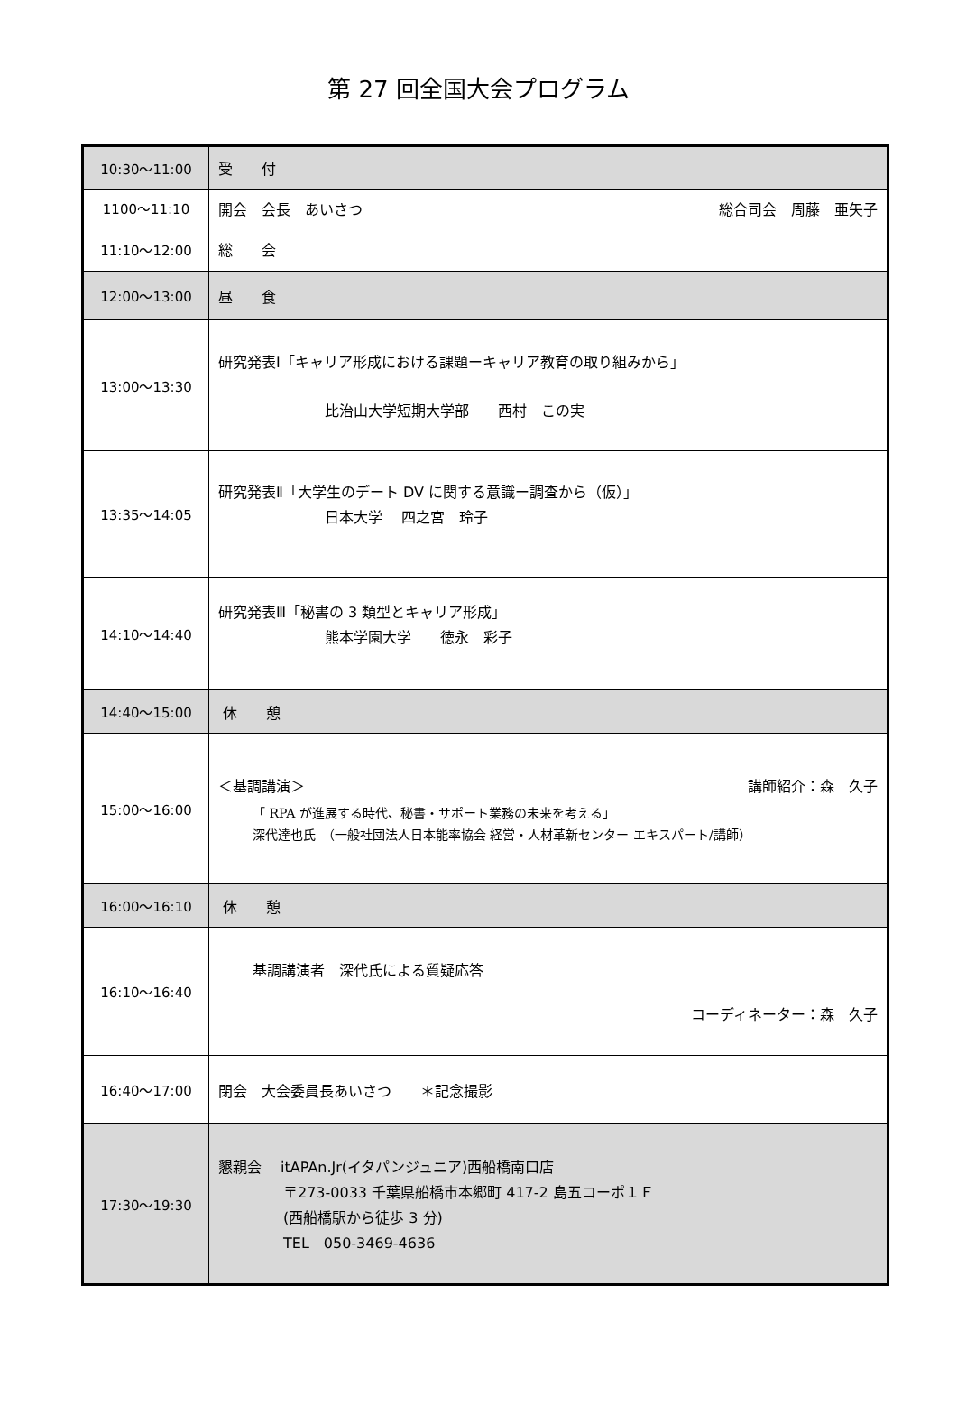第 27 回全国大会プログラム
| 10:30〜11:00 | 受 付 |
| 1100〜11:10 | 開会 会長 あいさつ 総合司会 周藤 亜矢子 |
| 11:10〜12:00 | 総 会 |
| 12:00〜13:00 | 昼 食 |
| 13:00〜13:30 | 研究発表Ⅰ「キャリア形成における課題ーキャリア教育の取り組みから」 比治山大学短期大学部 西村 この実 |
| 13:35〜14:05 | 研究発表Ⅱ「大学生のデート DV に関する意識ー調査から（仮）」 日本大学 四之宮 玲子 |
| 14:10〜14:40 | 研究発表Ⅲ「秘書の 3 類型とキャリア形成」 熊本学園大学 徳永 彩子 |
| 14:40〜15:00 | 休 憩 |
| 15:00〜16:00 | ＜基調講演＞ 講師紹介：森 久子 「 RPA が進展する時代、秘書・サポート業務の未来を考える」 深代達也氏 （一般社団法人日本能率協会 経営・人材革新センター エキスパート/講師） |
| 16:00〜16:10 | 休 憩 |
| 16:10〜16:40 | 基調講演者 深代氏による質疑応答 コーディネーター：森 久子 |
| 16:40〜17:00 | 閉会 大会委員長あいさつ ＊記念撮影 |
| 17:30〜19:30 | 懇親会 itAPAn.Jr(イタパンジュニア)西船橋南口店 〒273-0033 千葉県船橋市本郷町 417-2 島五コーポ１Ｆ (西船橋駅から徒歩 3 分) TEL 050-3469-4636 |